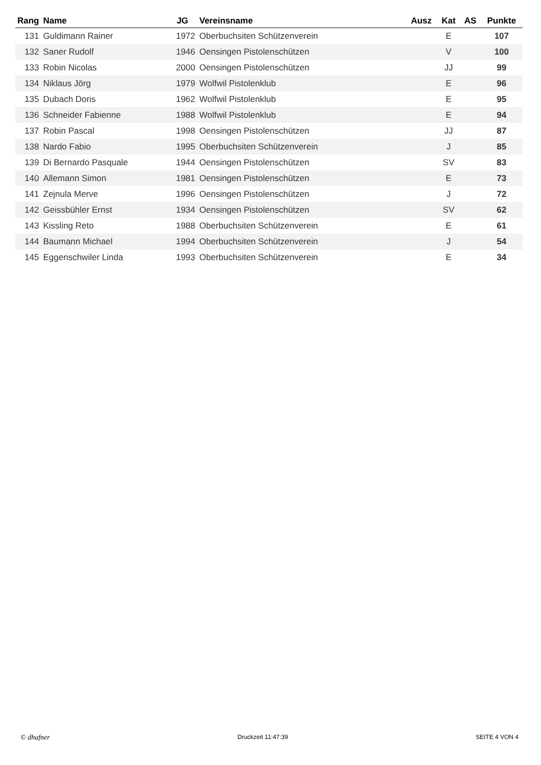| Rang | Name | JG | Vereinsname | Ausz | Kat | AS | Punkte |
| --- | --- | --- | --- | --- | --- | --- | --- |
| 131 | Guldimann Rainer | 1972 | Oberbuchsiten Schützenverein | | E | | 107 |
| 132 | Saner Rudolf | 1946 | Oensingen Pistolenschützen | | V | | 100 |
| 133 | Robin Nicolas | 2000 | Oensingen Pistolenschützen | | JJ | | 99 |
| 134 | Niklaus Jörg | 1979 | Wolfwil Pistolenklub | | E | | 96 |
| 135 | Dubach Doris | 1962 | Wolfwil Pistolenklub | | E | | 95 |
| 136 | Schneider Fabienne | 1988 | Wolfwil Pistolenklub | | E | | 94 |
| 137 | Robin Pascal | 1998 | Oensingen Pistolenschützen | | JJ | | 87 |
| 138 | Nardo Fabio | 1995 | Oberbuchsiten Schützenverein | | J | | 85 |
| 139 | Di Bernardo Pasquale | 1944 | Oensingen Pistolenschützen | | SV | | 83 |
| 140 | Allemann Simon | 1981 | Oensingen Pistolenschützen | | E | | 73 |
| 141 | Zejnula Merve | 1996 | Oensingen Pistolenschützen | | J | | 72 |
| 142 | Geissbühler Ernst | 1934 | Oensingen Pistolenschützen | | SV | | 62 |
| 143 | Kissling Reto | 1988 | Oberbuchsiten Schützenverein | | E | | 61 |
| 144 | Baumann Michael | 1994 | Oberbuchsiten Schützenverein | | J | | 54 |
| 145 | Eggenschwiler Linda | 1993 | Oberbuchsiten Schützenverein | | E | | 34 |
© dhafner Druckzeit 11:47:39 SEITE 4 VON 4